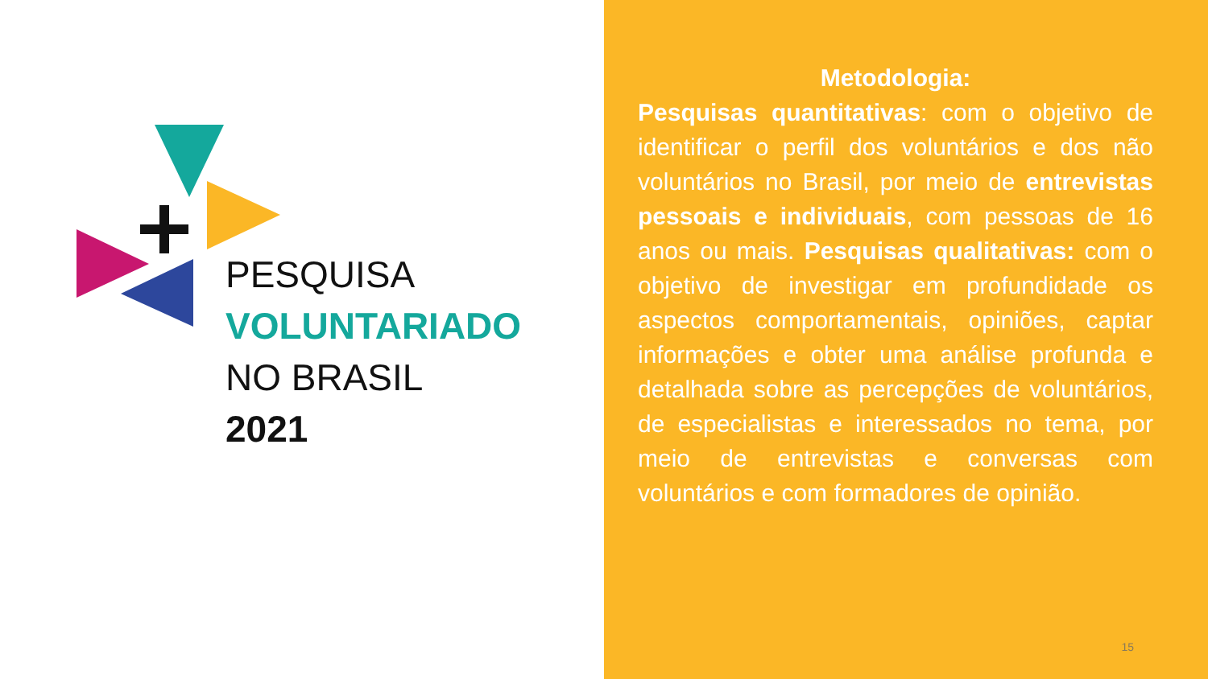PESQUISA
VOLUNTARIADO
NO BRASIL
2021
Metodologia:
Pesquisas quantitativas: com o objetivo de identificar o perfil dos voluntários e dos não voluntários no Brasil, por meio de entrevistas pessoais e individuais, com pessoas de 16 anos ou mais. Pesquisas qualitativas: com o objetivo de investigar em profundidade os aspectos comportamentais, opiniões, captar informações e obter uma análise profunda e detalhada sobre as percepções de voluntários, de especialistas e interessados no tema, por meio de entrevistas e conversas com voluntários e com formadores de opinião.
15